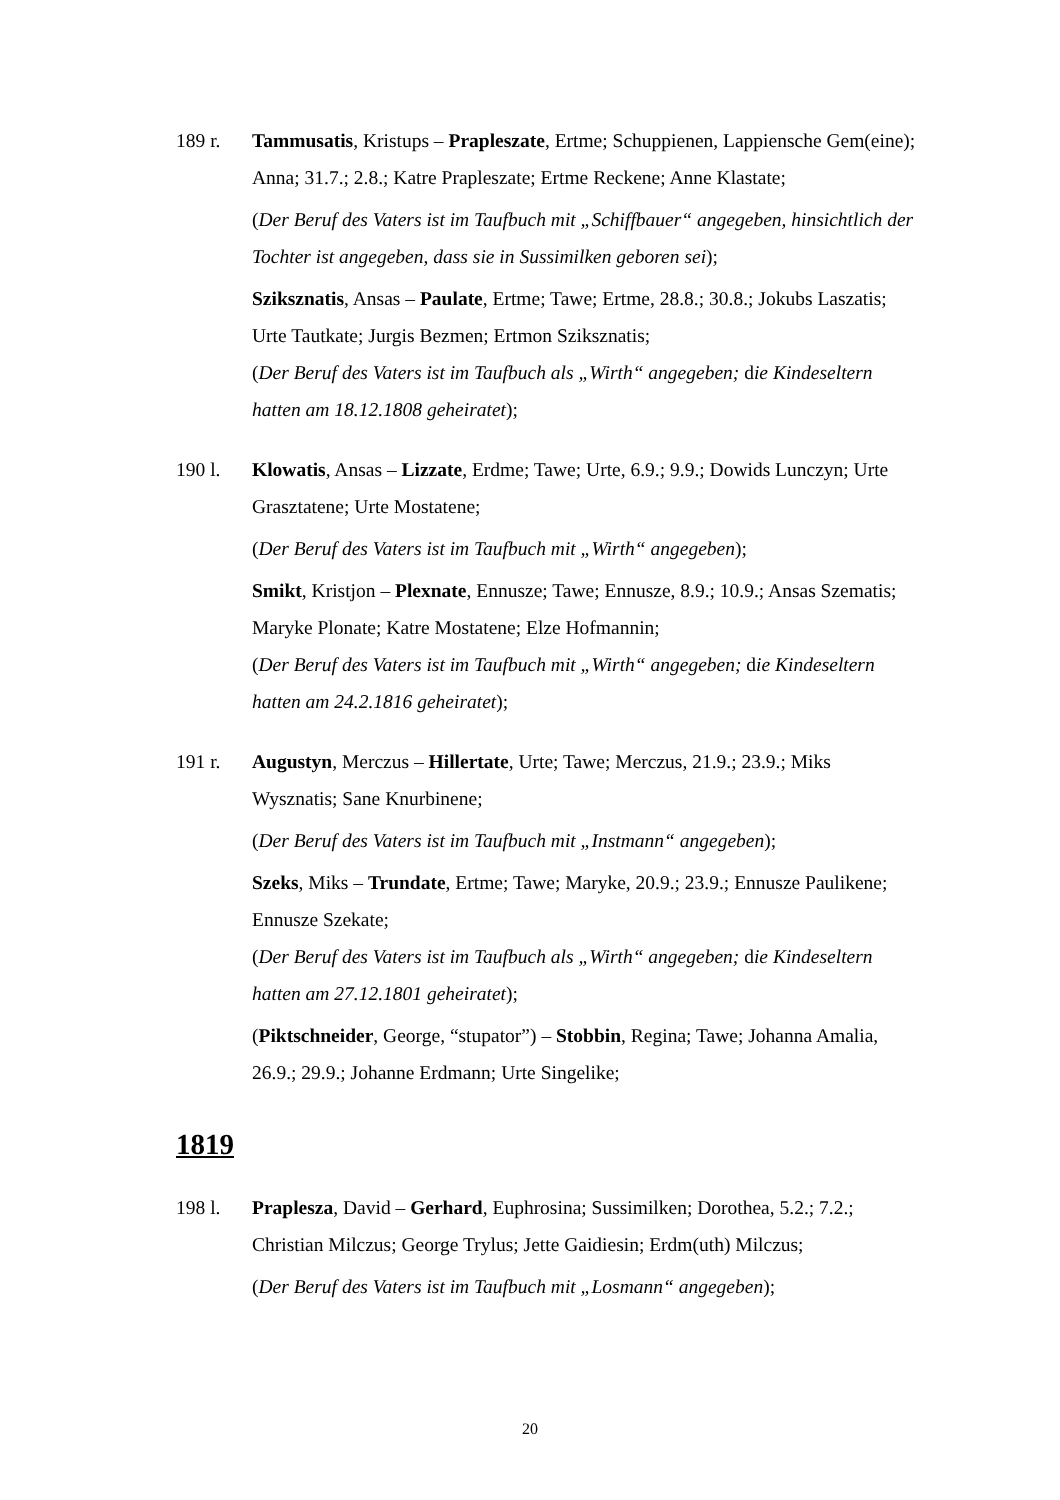189 r. Tammusatis, Kristups – Prapleszate, Ertme; Schuppienen, Lappiensche Gem(eine); Anna; 31.7.; 2.8.; Katre Prapleszate; Ertme Reckene; Anne Klastate;
(Der Beruf des Vaters ist im Taufbuch mit „Schiffbauer“ angegeben, hinsichtlich der Tochter ist angegeben, dass sie in Sussimilken geboren sei);
Sziksznatis, Ansas – Paulate, Ertme; Tawe; Ertme, 28.8.; 30.8.; Jokubs Laszatis; Urte Tautkate; Jurgis Bezmen; Ertmon Sziksznatis;
(Der Beruf des Vaters ist im Taufbuch als „Wirth“ angegeben; die Kindeseltern hatten am 18.12.1808 geheiratet);
190 l. Klowatis, Ansas – Lizzate, Erdme; Tawe; Urte, 6.9.; 9.9.; Dowids Lunczyn; Urte Grasztatene; Urte Mostatene;
(Der Beruf des Vaters ist im Taufbuch mit „Wirth“ angegeben);
Smikt, Kristjon – Plexnate, Ennusze; Tawe; Ennusze, 8.9.; 10.9.; Ansas Szematis; Maryke Plonate; Katre Mostatene; Elze Hofmannin;
(Der Beruf des Vaters ist im Taufbuch mit „Wirth“ angegeben; die Kindeseltern hatten am 24.2.1816 geheiratet);
191 r. Augustyn, Merczus – Hillertate, Urte; Tawe; Merczus, 21.9.; 23.9.; Miks Wysznatis; Sane Knurbinene;
(Der Beruf des Vaters ist im Taufbuch mit „Instmann“ angegeben);
Szeks, Miks – Trundate, Ertme; Tawe; Maryke, 20.9.; 23.9.; Ennusze Paulikene; Ennusze Szekate;
(Der Beruf des Vaters ist im Taufbuch als „Wirth“ angegeben; die Kindeseltern hatten am 27.12.1801 geheiratet);
(Piktschneider, George, “stupator”) – Stobbin, Regina; Tawe; Johanna Amalia, 26.9.; 29.9.; Johanne Erdmann; Urte Singelike;
1819
198 l. Praplesza, David – Gerhard, Euphrosina; Sussimilken; Dorothea, 5.2.; 7.2.; Christian Milczus; George Trylus; Jette Gaidiesin; Erdm(uth) Milczus;
(Der Beruf des Vaters ist im Taufbuch mit „Losmann“ angegeben);
20